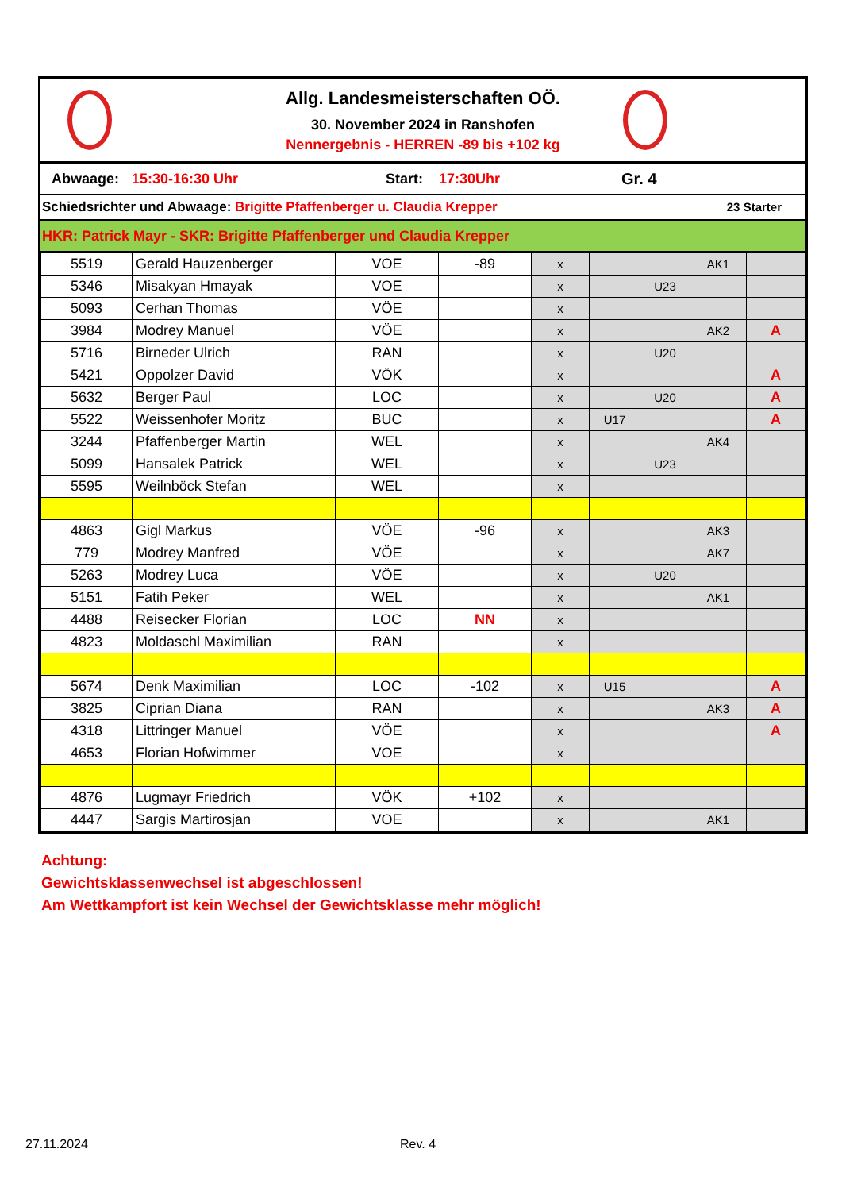Allg. Landesmeisterschaften OÖ.
30. November 2024 in Ranshofen
Nennergebnis - HERREN -89 bis +102 kg
Abwaage: 15:30-16:30 Uhr Start: 17:30Uhr Gr. 4
Schiedsrichter und Abwaage: Brigitte Pfaffenberger u. Claudia Krepper 23 Starter
HKR: Patrick Mayr - SKR: Brigitte Pfaffenberger und Claudia Krepper
| 5519 | Gerald Hauzenberger | VOE | -89 | x | | | AK1 | |
| 5346 | Misakyan Hmayak | VOE | | x | | U23 | | |
| 5093 | Cerhan Thomas | VÖE | | x | | | | |
| 3984 | Modrey Manuel | VÖE | | x | | | AK2 | A |
| 5716 | Birneder Ulrich | RAN | | x | | U20 | | |
| 5421 | Oppolzer David | VÖK | | x | | | | A |
| 5632 | Berger Paul | LOC | | x | | U20 | | A |
| 5522 | Weissenhofer Moritz | BUC | | x | U17 | | | A |
| 3244 | Pfaffenberger Martin | WEL | | x | | | AK4 | |
| 5099 | Hansalek Patrick | WEL | | x | | U23 | | |
| 5595 | Weilnböck Stefan | WEL | | x | | | | |
| 4863 | Gigl Markus | VÖE | -96 | x | | | AK3 | |
| 779 | Modrey Manfred | VÖE | | x | | | AK7 | |
| 5263 | Modrey Luca | VÖE | | x | | U20 | | |
| 5151 | Fatih Peker | WEL | | x | | | AK1 | |
| 4488 | Reisecker Florian | LOC | NN | x | | | | |
| 4823 | Moldaschl Maximilian | RAN | | x | | | | |
| 5674 | Denk Maximilian | LOC | -102 | x | U15 | | | A |
| 3825 | Ciprian Diana | RAN | | x | | | AK3 | A |
| 4318 | Littringer Manuel | VÖE | | x | | | | A |
| 4653 | Florian Hofwimmer | VOE | | x | | | | |
| 4876 | Lugmayr Friedrich | VÖK | +102 | x | | | | |
| 4447 | Sargis Martirosjan | VOE | | x | | | AK1 | |
Achtung:
Gewichtsklassenwechsel ist abgeschlossen!
Am Wettkampfort ist kein Wechsel der Gewichtsklasse mehr möglich!
27.11.2024 Rev. 4